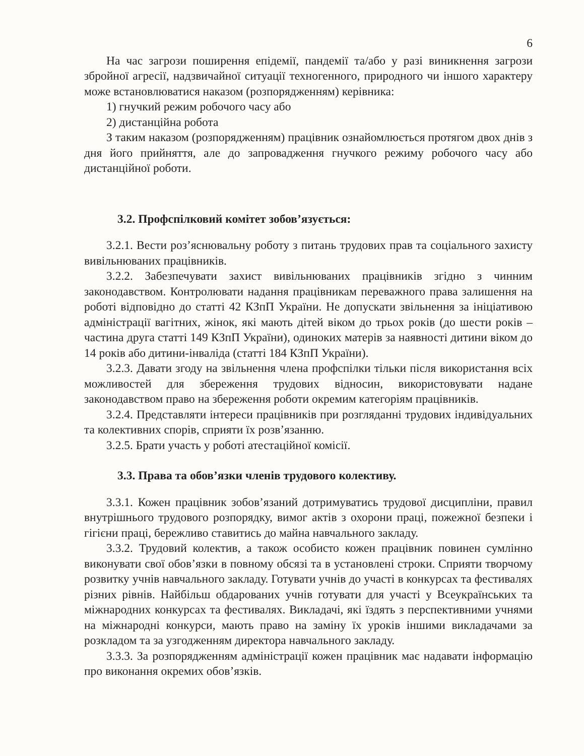6
На час загрози поширення епідемії, пандемії та/або у разі виникнення загрози збройної агресії, надзвичайної ситуації техногенного, природного чи іншого характеру може встановлюватися наказом (розпорядженням) керівника:
1) гнучкий режим робочого часу або
2) дистанційна робота
З таким наказом (розпорядженням) працівник ознайомлюється протягом двох днів з дня його прийняття, але до запровадження гнучкого режиму робочого часу або дистанційної роботи.
3.2. Профспілковий комітет зобов’язується:
3.2.1. Вести роз’яснювальну роботу з питань трудових прав та соціального захисту вивільнюваних працівників.
3.2.2. Забезпечувати захист вивільнюваних працівників згідно з чинним законодавством. Контролювати надання працівникам переважного права залишення на роботі відповідно до статті 42 КЗпП України. Не допускати звільнення за ініціативою адміністрації вагітних, жінок, які мають дітей віком до трьох років (до шести років – частина друга статті 149 КЗпП України), одиноких матерів за наявності дитини віком до 14 років або дитини-інваліда (статті 184 КЗпП України).
3.2.3. Давати згоду на звільнення члена профспілки тільки після використання всіх можливостей для збереження трудових відносин, використовувати надане законодавством право на збереження роботи окремим категоріям працівників.
3.2.4. Представляти інтереси працівників при розгляданні трудових індивідуальних та колективних спорів, сприяти їх розв’язанню.
3.2.5. Брати участь у роботі атестаційної комісії.
3.3. Права та обов’язки членів трудового колективу.
3.3.1. Кожен працівник зобов’язаний дотримуватись трудової дисципліни, правил внутрішнього трудового розпорядку, вимог актів з охорони праці, пожежної безпеки і гігієни праці, бережливо ставитись до майна навчального закладу.
3.3.2. Трудовий колектив, а також особисто кожен працівник повинен сумлінно виконувати свої обов’язки в повному обсязі та в установлені строки. Сприяти творчому розвитку учнів навчального закладу. Готувати учнів до участі в конкурсах та фестивалях різних рівнів. Найбільш обдарованих учнів готувати для участі у Всеукраїнських та міжнародних конкурсах та фестивалях. Викладачі, які їздять з перспективними учнями на міжнародні конкурси, мають право на заміну їх уроків іншими викладачами за розкладом та за узгодженням директора навчального закладу.
3.3.3. За розпорядженням адміністрації кожен працівник має надавати інформацію про виконання окремих обов’язків.